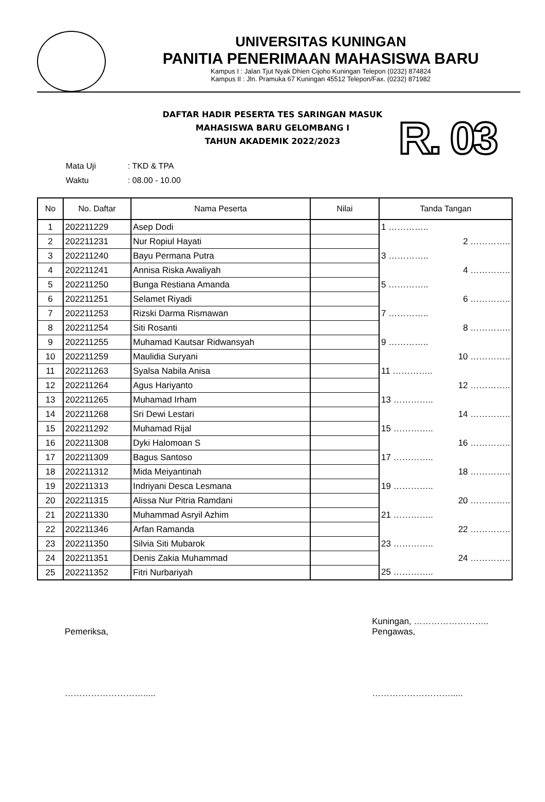UNIVERSITAS KUNINGAN
PANITIA PENERIMAAN MAHASISWA BARU
Kampus I : Jalan Tjut Nyak Dhien Cijoho Kuningan Telepon (0232) 874824
Kampus II : Jln. Pramuka 67 Kuningan 45512 Telepon/Fax. (0232) 871982
DAFTAR HADIR PESERTA TES SARINGAN MASUK
MAHASISWA BARU GELOMBANG I
TAHUN AKADEMIK 2022/2023
| Mata Uji | : TKD & TPA |
| Waktu | : 08.00 - 10.00 |
R. 03
| No | No. Daftar | Nama Peserta | Nilai | Tanda Tangan |
| --- | --- | --- | --- | --- |
| 1 | 202211229 | Asep Dodi | | 1 ………….. |
| 2 | 202211231 | Nur Ropiul Hayati | | 2 ………….. |
| 3 | 202211240 | Bayu Permana Putra | | 3 ………….. |
| 4 | 202211241 | Annisa Riska Awaliyah | | 4 ………….. |
| 5 | 202211250 | Bunga Restiana Amanda | | 5 ………….. |
| 6 | 202211251 | Selamet Riyadi | | 6 ………….. |
| 7 | 202211253 | Rizski Darma Rismawan | | 7 ………….. |
| 8 | 202211254 | Siti Rosanti | | 8 ………….. |
| 9 | 202211255 | Muhamad Kautsar Ridwansyah | | 9 ………….. |
| 10 | 202211259 | Maulidia Suryani | | 10 ………….. |
| 11 | 202211263 | Syalsa Nabila Anisa | | 11 ………….. |
| 12 | 202211264 | Agus Hariyanto | | 12 ………….. |
| 13 | 202211265 | Muhamad Irham | | 13 ………….. |
| 14 | 202211268 | Sri Dewi Lestari | | 14 ………….. |
| 15 | 202211292 | Muhamad Rijal | | 15 ………….. |
| 16 | 202211308 | Dyki Halomoan S | | 16 ………….. |
| 17 | 202211309 | Bagus Santoso | | 17 ………….. |
| 18 | 202211312 | Mida Meiyantinah | | 18 ………….. |
| 19 | 202211313 | Indriyani Desca Lesmana | | 19 ………….. |
| 20 | 202211315 | Alissa Nur Pitria Ramdani | | 20 ………….. |
| 21 | 202211330 | Muhammad Asryil Azhim | | 21 ………….. |
| 22 | 202211346 | Arfan Ramanda | | 22 ………….. |
| 23 | 202211350 | Silvia Siti Mubarok | | 23 ………….. |
| 24 | 202211351 | Denis Zakia Muhammad | | 24 ………….. |
| 25 | 202211352 | Fitri Nurbariyah | | 25 ………….. |
Pemeriksa,
……………………….....
Kuningan, ……………………..
Pengawas,
……………………….....